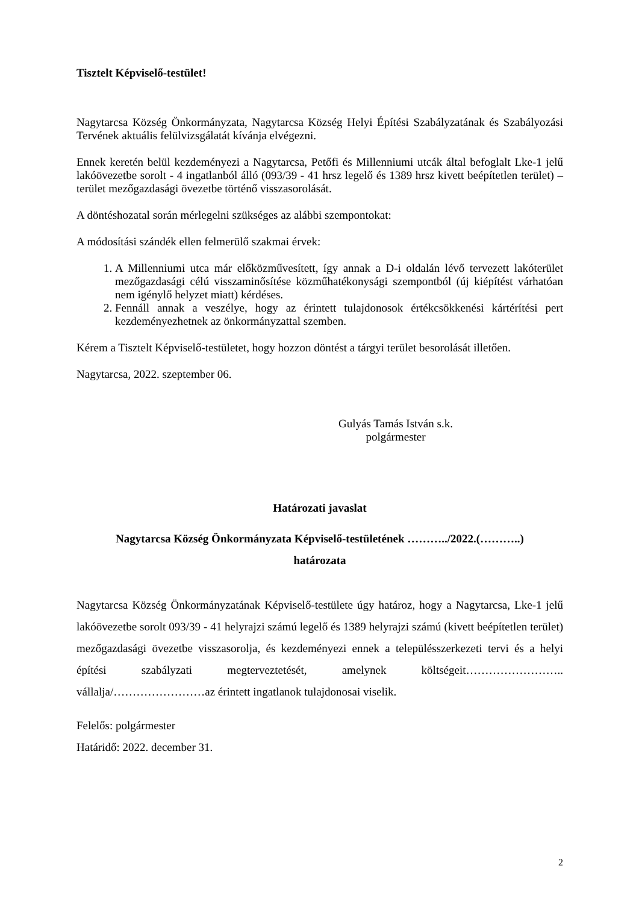Tisztelt Képviselő-testület!
Nagytarcsa Község Önkormányzata, Nagytarcsa Község Helyi Építési Szabályzatának és Szabályozási Tervének aktuális felülvizsgálatát kívánja elvégezni.
Ennek keretén belül kezdeményezi a Nagytarcsa, Petőfi és Millenniumi utcák által befoglalt Lke-1 jelű lakóövezetbe sorolt - 4 ingatlanból álló (093/39 - 41 hrsz legelő és 1389 hrsz kivett beépítetlen terület) – terület mezőgazdasági övezetbe történő visszasorolását.
A döntéshozatal során mérlegelni szükséges az alábbi szempontokat:
A módosítási szándék ellen felmerülő szakmai érvek:
1. A Millenniumi utca már előközművesített, így annak a D-i oldalán lévő tervezett lakóterület mezőgazdasági célú visszaminősítése közműhatékonysági szempontból (új kiépítést várhatóan nem igénylő helyzet miatt) kérdéses.
2. Fennáll annak a veszélye, hogy az érintett tulajdonosok értékcsökkenési kártérítési pert kezdeményezhetnek az önkormányzattal szemben.
Kérem a Tisztelt Képviselő-testületet, hogy hozzon döntést a tárgyi terület besorolását illetően.
Nagytarcsa, 2022. szeptember 06.
Gulyás Tamás István s.k.
polgármester
Határozati javaslat
Nagytarcsa Község Önkormányzata Képviselő-testületének ………../2022.(………..)
határozata
Nagytarcsa Község Önkormányzatának Képviselő-testülete úgy határoz, hogy a Nagytarcsa, Lke-1 jelű lakóövezetbe sorolt 093/39 - 41 helyrajzi számú legelő és 1389 helyrajzi számú (kivett beépítetlen terület) mezőgazdasági övezetbe visszasorolja, és kezdeményezi ennek a településszerkezeti tervi és a helyi építési szabályzati megterveztetését, amelynek költségeit…………………….. vállalja/……………………az érintett ingatlanok tulajdonosai viselik.
Felelős: polgármester
Határidő: 2022. december 31.
2